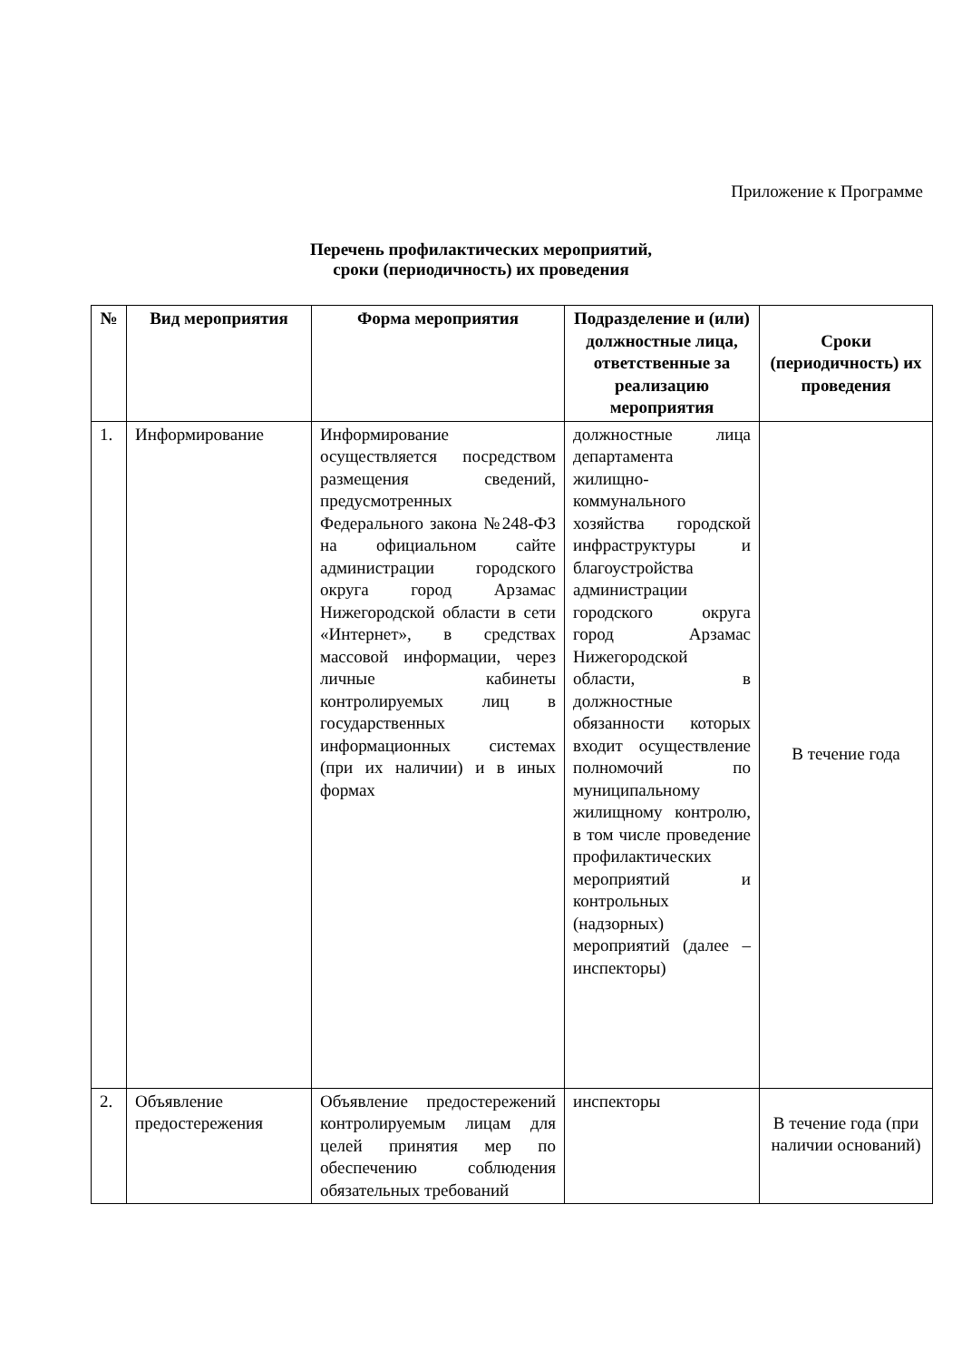Приложение к Программе
Перечень профилактических мероприятий,
сроки (периодичность) их проведения
| № | Вид мероприятия | Форма мероприятия | Подразделение и (или) должностные лица, ответственные за реализацию мероприятия | Сроки (периодичность) их проведения |
| --- | --- | --- | --- | --- |
| 1. | Информирование | Информирование осуществляется посредством размещения сведений, предусмотренных Федерального закона №248-ФЗ на официальном сайте администрации городского округа город Арзамас Нижегородской области в сети «Интернет», в средствах массовой информации, через личные кабинеты контролируемых лиц в государственных информационных системах (при их наличии) и в иных формах | должностные лица департамента жилищно-коммунального хозяйства городской инфраструктуры и благоустройства администрации городского округа город Арзамас Нижегородской области, в должностные обязанности которых входит осуществление полномочий по муниципальному жилищному контролю, в том числе проведение профилактических мероприятий и контрольных (надзорных) мероприятий (далее – инспекторы) | В течение года |
| 2. | Объявление предостережения | Объявление предостережений контролируемым лицам для целей принятия мер по обеспечению соблюдения обязательных требований | инспекторы | В течение года (при наличии оснований) |